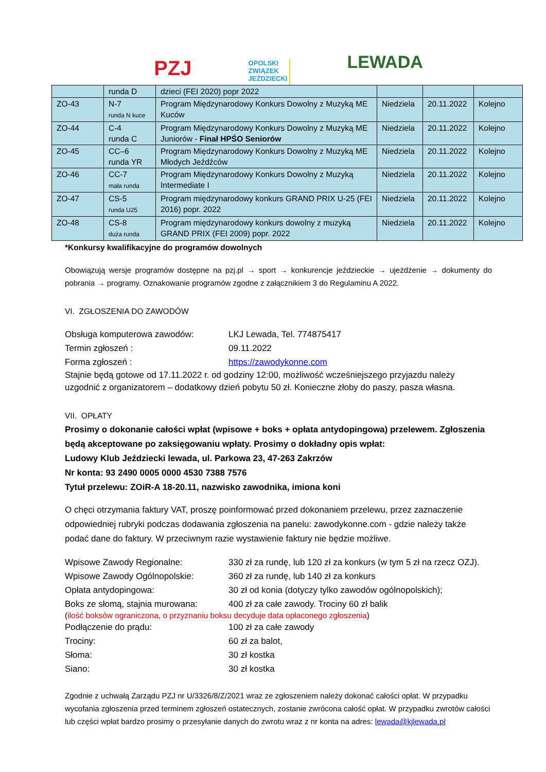PZJ
OPOLSKI
ZWIĄZEK
JEŹDZIECKI
LEWADA
| | runda D | dzieci (FEI 2020) popr 2022 | | | |
| ZO-43 | N-7 runda N kuce | Program Międzynarodowy Konkurs Dowolny z Muzyką ME Kuców | Niedziela | 20.11.2022 | Kolejno |
| ZO-44 | C-4 runda C | Program Międzynarodowy Konkurs Dowolny z Muzyką ME Juniorów - Finał HPŚO Seniorów | Niedziela | 20.11.2022 | Kolejno |
| ZO-45 | CC–6 runda YR | Program Międzynarodowy Konkurs Dowolny z Muzyką ME Młodych Jeźdźców | Niedziela | 20.11.2022 | Kolejno |
| ZO-46 | CC-7 mała runda | Program Międzynarodowy Konkurs Dowolny z Muzyką Intermediate I | Niedziela | 20.11.2022 | Kolejno |
| ZO-47 | CS-5 runda U25 | Program międzynarodowy konkurs GRAND PRIX U-25 (FEI 2016) popr. 2022 | Niedziela | 20.11.2022 | Kolejno |
| ZO-48 | CS-8 duża runda | Program międzynarodowy konkurs dowolny z muzyką GRAND PRIX (FEI 2009) popr. 2022 | Niedziela | 20.11.2022 | Kolejno |
*Konkursy kwalifikacyjne do programów dowolnych
Obowiązują wersje programów dostępne na pzj.pl → sport → konkurencje jeździeckie → ujeżdżenie → dokumenty do pobrania → programy. Oznakowanie programów zgodne z załącznikiem 3 do Regulaminu A 2022.
VI. ZGŁOSZENIA DO ZAWODÓW
Obsługa komputerowa zawodów: LKJ Lewada, Tel. 774875417
Termin zgłoszeń : 09.11.2022
Forma zgłoszeń : https://zawodykonne.com
Stajnie będą gotowe od 17.11.2022 r. od godziny 12:00, możliwość wcześniejszego przyjazdu należy uzgodnić z organizatorem – dodatkowy dzień pobytu 50 zł. Konieczne żłoby do paszy, pasza własna.
VII. OPŁATY
Prosimy o dokonanie całości wpłat (wpisowe + boks + opłata antydopingowa) przelewem. Zgłoszenia będą akceptowane po zaksięgowaniu wpłaty. Prosimy o dokładny opis wpłat:
Ludowy Klub Jeździecki lewada, ul. Parkowa 23, 47-263 Zakrzów
Nr konta: 93 2490 0005 0000 4530 7388 7576
Tytuł przelewu: ZOiR-A 18-20.11, nazwisko zawodnika, imiona koni
O chęci otrzymania faktury VAT, proszę poinformować przed dokonaniem przelewu, przez zaznaczenie odpowiedniej rubryki podczas dodawania zgłoszenia na panelu: zawodykonne.com - gdzie należy także podać dane do faktury. W przeciwnym razie wystawienie faktury nie będzie możliwe.
Wpisowe Zawody Regionalne: 330 zł za rundę, lub 120 zł za konkurs (w tym 5 zł na rzecz OZJ).
Wpisowe Zawody Ogólnopolskie: 360 zł za rundę, lub 140 zł za konkurs
Opłata antydopingowa: 30 zł od konia (dotyczy tylko zawodów ogólnopolskich);
Boks ze słomą, stajnia murowana: 400 zł za całe zawody. Trociny 60 zł balik
(ilość boksów ograniczona, o przyznaniu boksu decyduje data opłaconego zgłoszenia)
Podłączenie do prądu: 100 zł za całe zawody
Trociny: 60 zł za balot,
Słoma: 30 zł kostka
Siano: 30 zł kostka
Zgodnie z uchwałą Zarządu PZJ nr U/3326/8/Z/2021 wraz ze zgłoszeniem należy dokonać całości opłat. W przypadku wycofania zgłoszenia przed terminem zgłoszeń ostatecznych, zostanie zwrócona całość opłat. W przypadku zwrotów całości lub części wpłat bardzo prosimy o przesyłanie danych do zwrotu wraz z nr konta na adres: lewada@kjlewada.pl